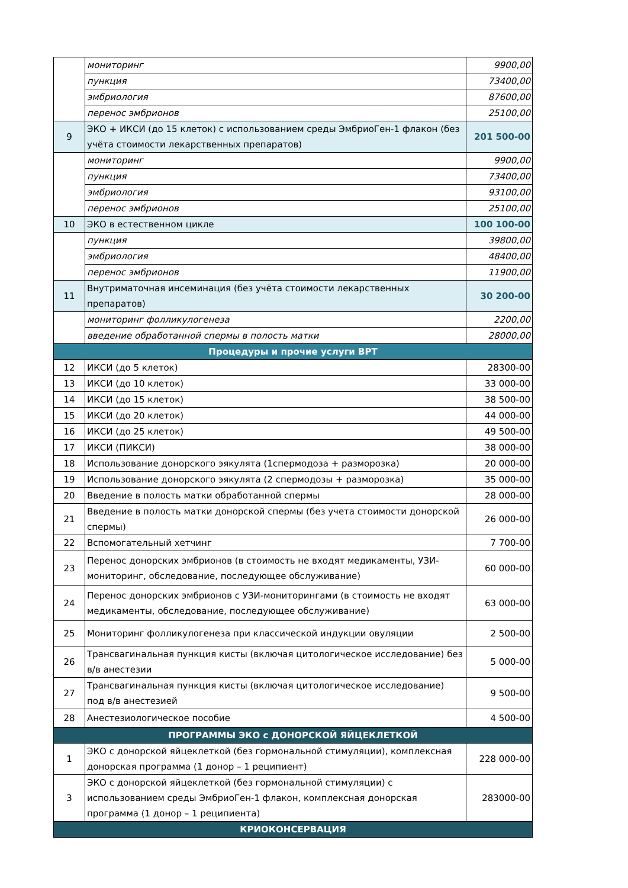| | мониторинг | 9900,00 |
| | пункция | 73400,00 |
| | эмбриология | 87600,00 |
| | перенос эмбрионов | 25100,00 |
| 9 | ЭКО + ИКСИ (до 15 клеток) с использованием среды ЭмбриоГен-1 флакон (без учёта стоимости лекарственных препаратов) | 201 500-00 |
| | мониторинг | 9900,00 |
| | пункция | 73400,00 |
| | эмбриология | 93100,00 |
| | перенос эмбрионов | 25100,00 |
| 10 | ЭКО в естественном цикле | 100 100-00 |
| | пункция | 39800,00 |
| | эмбриология | 48400,00 |
| | перенос эмбрионов | 11900,00 |
| 11 | Внутриматочная инсеминация (без учёта стоимости лекарственных препаратов) | 30 200-00 |
| | мониторинг фолликулогенеза | 2200,00 |
| | введение обработанной спермы в полость матки | 28000,00 |
| Процедуры и прочие услуги ВРТ | | |
| 12 | ИКСИ (до 5 клеток) | 28300-00 |
| 13 | ИКСИ (до 10 клеток) | 33 000-00 |
| 14 | ИКСИ (до 15 клеток) | 38 500-00 |
| 15 | ИКСИ (до 20 клеток) | 44 000-00 |
| 16 | ИКСИ (до 25 клеток) | 49 500-00 |
| 17 | ИКСИ (ПИКСИ) | 38 000-00 |
| 18 | Использование донорского эякулята (1спермодоза + разморозка) | 20 000-00 |
| 19 | Использование донорского эякулята (2 спермодозы + разморозка) | 35 000-00 |
| 20 | Введение в полость матки обработанной спермы | 28 000-00 |
| 21 | Введение в полость матки донорской спермы (без учета стоимости донорской спермы) | 26 000-00 |
| 22 | Вспомогательный хетчинг | 7 700-00 |
| 23 | Перенос донорских эмбрионов (в стоимость не входят медикаменты, УЗИ-мониторинг, обследование, последующее обслуживание) | 60 000-00 |
| 24 | Перенос донорских эмбрионов с УЗИ-мониторингами (в стоимость не входят медикаменты, обследование, последующее обслуживание) | 63 000-00 |
| 25 | Мониторинг фолликулогенеза при классической индукции овуляции | 2 500-00 |
| 26 | Трансвагинальная пункция кисты (включая цитологическое исследование) без в/в анестезии | 5 000-00 |
| 27 | Трансвагинальная пункция кисты (включая цитологическое исследование) под в/в анестезией | 9 500-00 |
| 28 | Анестезиологическое пособие | 4 500-00 |
| ПРОГРАММЫ ЭКО с ДОНОРСКОЙ ЯЙЦЕКЛЕТКОЙ | | |
| 1 | ЭКО с донорской яйцеклеткой (без гормональной стимуляции), комплексная донорская программа (1 донор – 1 реципиент) | 228 000-00 |
| 3 | ЭКО с донорской яйцеклеткой (без гормональной стимуляции) с использованием среды ЭмбриоГен-1 флакон, комплексная донорская программа (1 донор – 1 реципиента) | 283000-00 |
| КРИОКОНСЕРВАЦИЯ | | |